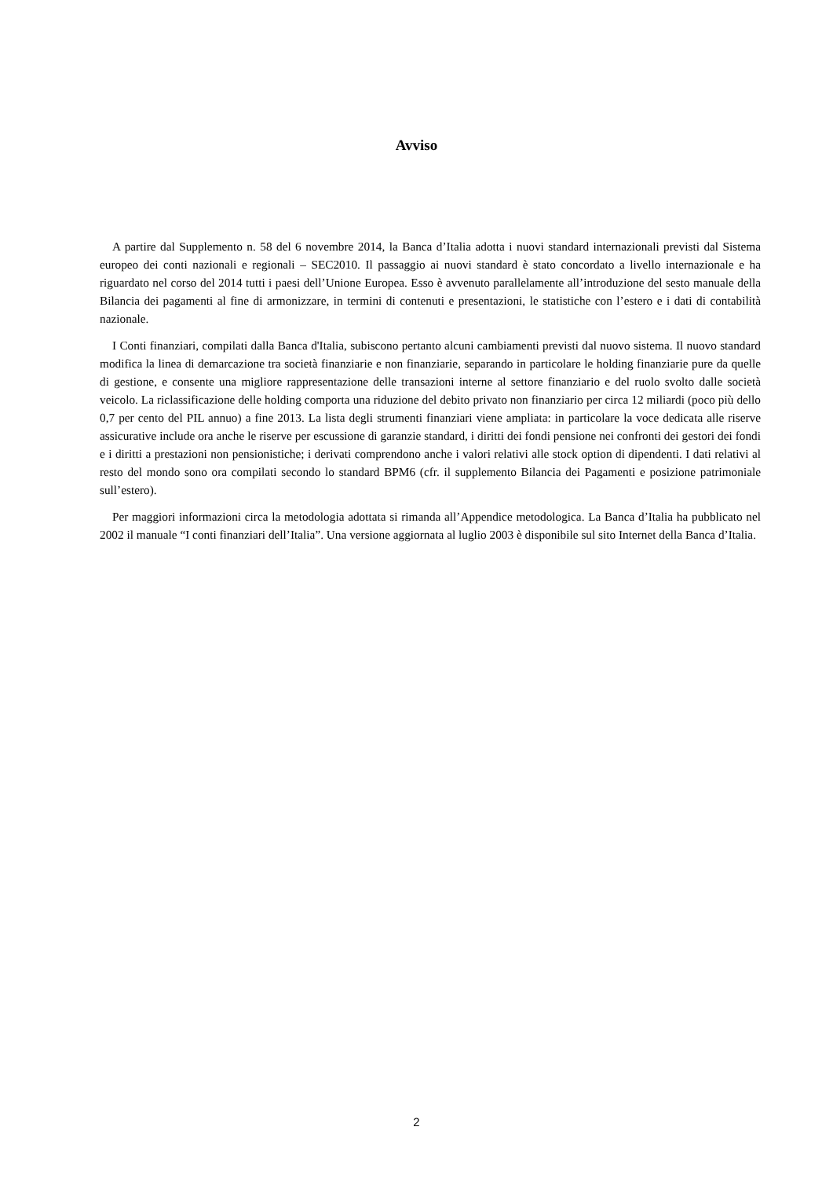Avviso
A partire dal Supplemento n. 58 del 6 novembre 2014, la Banca d’Italia adotta i nuovi standard internazionali previsti dal Sistema europeo dei conti nazionali e regionali – SEC2010. Il passaggio ai nuovi standard è stato concordato a livello internazionale e ha riguardato nel corso del 2014 tutti i paesi dell’Unione Europea. Esso è avvenuto parallelamente all’introduzione del sesto manuale della Bilancia dei pagamenti al fine di armonizzare, in termini di contenuti e presentazioni, le statistiche con l’estero e i dati di contabilità nazionale.
I Conti finanziari, compilati dalla Banca d'Italia, subiscono pertanto alcuni cambiamenti previsti dal nuovo sistema. Il nuovo standard modifica la linea di demarcazione tra società finanziarie e non finanziarie, separando in particolare le holding finanziarie pure da quelle di gestione, e consente una migliore rappresentazione delle transazioni interne al settore finanziario e del ruolo svolto dalle società veicolo. La riclassificazione delle holding comporta una riduzione del debito privato non finanziario per circa 12 miliardi (poco più dello 0,7 per cento del PIL annuo) a fine 2013. La lista degli strumenti finanziari viene ampliata: in particolare la voce dedicata alle riserve assicurative include ora anche le riserve per escussione di garanzie standard, i diritti dei fondi pensione nei confronti dei gestori dei fondi e i diritti a prestazioni non pensionistiche; i derivati comprendono anche i valori relativi alle stock option di dipendenti. I dati relativi al resto del mondo sono ora compilati secondo lo standard BPM6 (cfr. il supplemento Bilancia dei Pagamenti e posizione patrimoniale sull’estero).
Per maggiori informazioni circa la metodologia adottata si rimanda all’Appendice metodologica. La Banca d’Italia ha pubblicato nel 2002 il manuale “I conti finanziari dell’Italia”. Una versione aggiornata al luglio 2003 è disponibile sul sito Internet della Banca d’Italia.
2